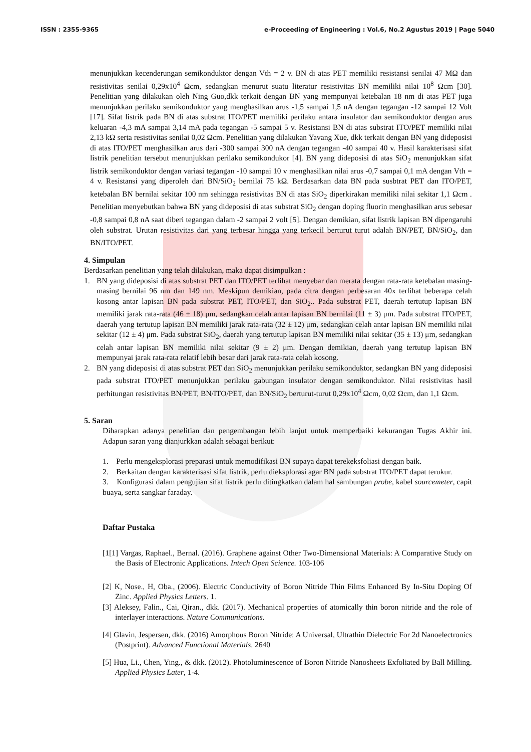ISSN : 2355-9365 e-Proceeding of Engineering : Vol.6, No.2 Agustus 2019 | Page 5040
menunjukkan kecenderungan semikonduktor dengan Vth = 2 v. BN di atas PET memiliki resistansi senilai 47 MΩ dan resistivitas senilai 0,29x10<sup>4</sup> Ωcm, sedangkan menurut suatu literatur resistivitas BN memiliki nilai 10<sup>8</sup> Ωcm [30]. Penelitian yang dilakukan oleh Ning Guo,dkk terkait dengan BN yang mempunyai ketebalan 18 nm di atas PET juga menunjukkan perilaku semikonduktor yang menghasilkan arus -1,5 sampai 1,5 nA dengan tegangan -12 sampai 12 Volt [17]. Sifat listrik pada BN di atas substrat ITO/PET memiliki perilaku antara insulator dan semikonduktor dengan arus keluaran -4,3 mA sampai 3,14 mA pada tegangan -5 sampai 5 v. Resistansi BN di atas substrat ITO/PET memiliki nilai 2,13 kΩ serta resistivitas senilai 0,02 Ωcm. Penelitian yang dilakukan Yavang Xue, dkk terkait dengan BN yang dideposisi di atas ITO/PET menghasilkan arus dari -300 sampai 300 nA dengan tegangan -40 sampai 40 v. Hasil karakterisasi sifat listrik penelitian tersebut menunjukkan perilaku semikondukor [4]. BN yang dideposisi di atas SiO<sub>2</sub> menunjukkan sifat listrik semikonduktor dengan variasi tegangan -10 sampai 10 v menghasilkan nilai arus -0,7 sampai 0,1 mA dengan Vth = 4 v. Resistansi yang diperoleh dari BN/SiO<sub>2</sub> bernilai 75 kΩ. Berdasarkan data BN pada susbtrat PET dan ITO/PET, ketebalan BN bernilai sekitar 100 nm sehingga resistivitas BN di atas SiO<sub>2</sub> diperkirakan memiliki nilai sekitar 1,1 Ωcm . Penelitian menyebutkan bahwa BN yang dideposisi di atas substrat SiO<sub>2</sub> dengan doping fluorin menghasilkan arus sebesar -0,8 sampai 0,8 nA saat diberi tegangan dalam -2 sampai 2 volt [5]. Dengan demikian, sifat listrik lapisan BN dipengaruhi oleh substrat. Urutan resistivitas dari yang terbesar hingga yang terkecil berturut turut adalah BN/PET, BN/SiO<sub>2</sub>, dan BN/ITO/PET.
4. Simpulan
Berdasarkan penelitian yang telah dilakukan, maka dapat disimpulkan :
1. BN yang dideposisi di atas substrat PET dan ITO/PET terlihat menyebar dan merata dengan rata-rata ketebalan masing-masing bernilai 96 nm dan 149 nm. Meskipun demikian, pada citra dengan perbesaran 40x terlihat beberapa celah kosong antar lapisan BN pada substrat PET, ITO/PET, dan SiO<sub>2</sub>.. Pada substrat PET, daerah tertutup lapisan BN memiliki jarak rata-rata (46 ± 18) μm, sedangkan celah antar lapisan BN bernilai (11 ± 3) μm. Pada substrat ITO/PET, daerah yang tertutup lapisan BN memiliki jarak rata-rata (32 ± 12) μm, sedangkan celah antar lapisan BN memiliki nilai sekitar (12 ± 4) μm. Pada substrat SiO<sub>2</sub>, daerah yang tertutup lapisan BN memiliki nilai sekitar (35 ± 13) μm, sedangkan celah antar lapisan BN memiliki nilai sekitar (9 ± 2) μm. Dengan demikian, daerah yang tertutup lapisan BN mempunyai jarak rata-rata relatif lebih besar dari jarak rata-rata celah kosong.
2. BN yang dideposisi di atas substrat PET dan SiO<sub>2</sub> menunjukkan perilaku semikonduktor, sedangkan BN yang dideposisi pada substrat ITO/PET menunjukkan perilaku gabungan insulator dengan semikonduktor. Nilai resistivitas hasil perhitungan resistivitas BN/PET, BN/ITO/PET, dan BN/SiO<sub>2</sub> berturut-turut 0,29x10<sup>4</sup> Ωcm, 0,02 Ωcm, dan 1,1 Ωcm.
5. Saran
Diharapkan adanya penelitian dan pengembangan lebih lanjut untuk memperbaiki kekurangan Tugas Akhir ini. Adapun saran yang dianjurkkan adalah sebagai berikut:
1. Perlu mengeksplorasi preparasi untuk memodifikasi BN supaya dapat terekeksfoliasi dengan baik.
2. Berkaitan dengan karakterisasi sifat listrik, perlu dieksplorasi agar BN pada substrat ITO/PET dapat terukur.
3. Konfigurasi dalam pengujian sifat listrik perlu ditingkatkan dalam hal sambungan probe, kabel sourcemeter, capit buaya, serta sangkar faraday.
Daftar Pustaka
[1[1] Vargas, Raphael., Bernal. (2016). Graphene against Other Two-Dimensional Materials: A Comparative Study on the Basis of Electronic Applications. Intech Open Science. 103-106
[2] K, Nose., H, Oba., (2006). Electric Conductivity of Boron Nitride Thin Films Enhanced By In-Situ Doping Of Zinc. Applied Physics Letters. 1.
[3] Aleksey, Falin., Cai, Qiran., dkk. (2017). Mechanical properties of atomically thin boron nitride and the role of interlayer interactions. Nature Communications.
[4] Glavin, Jespersen, dkk. (2016) Amorphous Boron Nitride: A Universal, Ultrathin Dielectric For 2d Nanoelectronics (Postprint). Advanced Functional Materials. 2640
[5] Hua, Li., Chen, Ying., & dkk. (2012). Photoluminescence of Boron Nitride Nanosheets Exfoliated by Ball Milling. Applied Physics Later, 1-4.